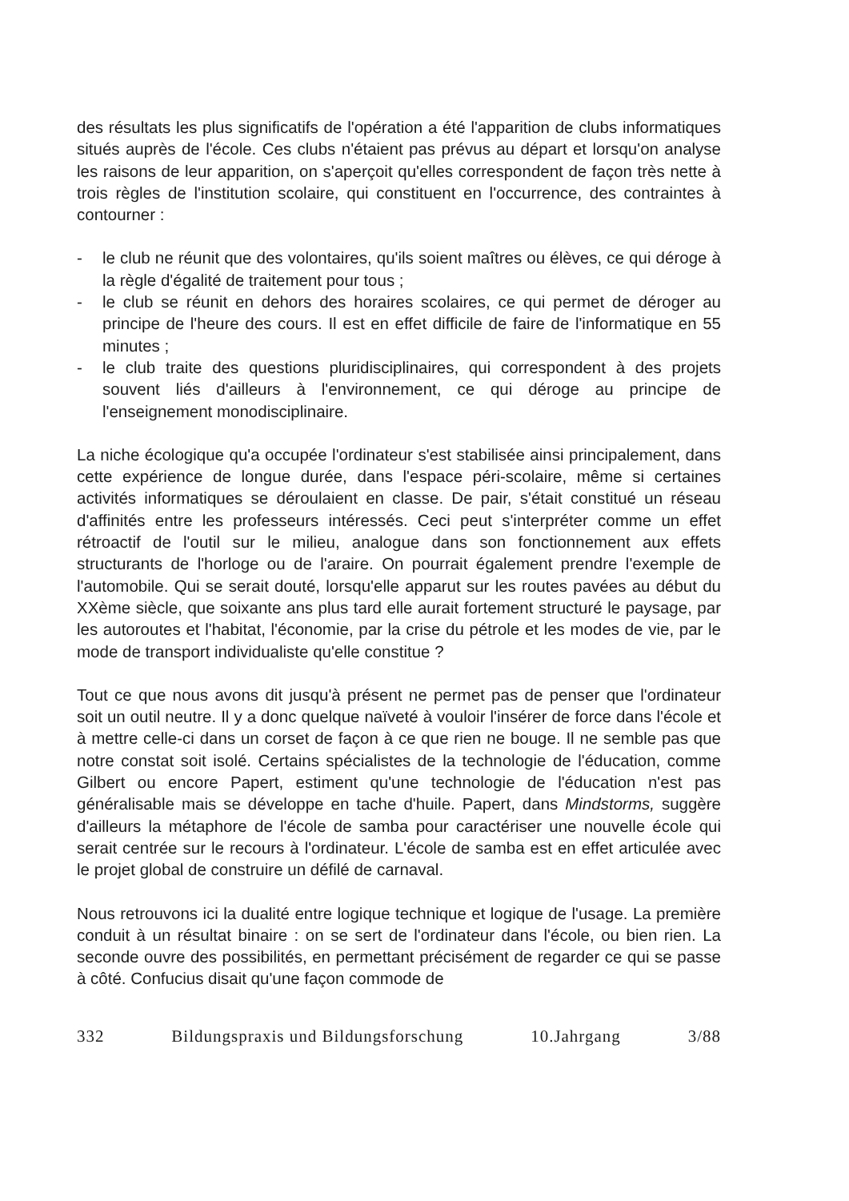des résultats les plus significatifs de l'opération a été l'apparition de clubs informatiques situés auprès de l'école. Ces clubs n'étaient pas prévus au départ et lorsqu'on analyse les raisons de leur apparition, on s'aperçoit qu'elles correspondent de façon très nette à trois règles de l'institution scolaire, qui constituent en l'occurrence, des contraintes à contourner :
- le club ne réunit que des volontaires, qu'ils soient maîtres ou élèves, ce qui déroge à la règle d'égalité de traitement pour tous ;
- le club se réunit en dehors des horaires scolaires, ce qui permet de déroger au principe de l'heure des cours. Il est en effet difficile de faire de l'informatique en 55 minutes ;
- le club traite des questions pluridisciplinaires, qui correspondent à des projets souvent liés d'ailleurs à l'environnement, ce qui déroge au principe de l'enseignement monodisciplinaire.
La niche écologique qu'a occupée l'ordinateur s'est stabilisée ainsi principalement, dans cette expérience de longue durée, dans l'espace péri-scolaire, même si certaines activités informatiques se déroulaient en classe. De pair, s'était constitué un réseau d'affinités entre les professeurs intéressés. Ceci peut s'interpréter comme un effet rétroactif de l'outil sur le milieu, analogue dans son fonctionnement aux effets structurants de l'horloge ou de l'araire. On pourrait également prendre l'exemple de l'automobile. Qui se serait douté, lorsqu'elle apparut sur les routes pavées au début du XXème siècle, que soixante ans plus tard elle aurait fortement structuré le paysage, par les autoroutes et l'habitat, l'économie, par la crise du pétrole et les modes de vie, par le mode de transport individualiste qu'elle constitue ?
Tout ce que nous avons dit jusqu'à présent ne permet pas de penser que l'ordinateur soit un outil neutre. Il y a donc quelque naïveté à vouloir l'insérer de force dans l'école et à mettre celle-ci dans un corset de façon à ce que rien ne bouge. Il ne semble pas que notre constat soit isolé. Certains spécialistes de la technologie de l'éducation, comme Gilbert ou encore Papert, estiment qu'une technologie de l'éducation n'est pas généralisable mais se développe en tache d'huile. Papert, dans Mindstorms, suggère d'ailleurs la métaphore de l'école de samba pour caractériser une nouvelle école qui serait centrée sur le recours à l'ordinateur. L'école de samba est en effet articulée avec le projet global de construire un défilé de carnaval.
Nous retrouvons ici la dualité entre logique technique et logique de l'usage. La première conduit à un résultat binaire : on se sert de l'ordinateur dans l'école, ou bien rien. La seconde ouvre des possibilités, en permettant précisément de regarder ce qui se passe à côté. Confucius disait qu'une façon commode de
332 Bildungspraxis und Bildungsforschung 10.Jahrgang 3/88